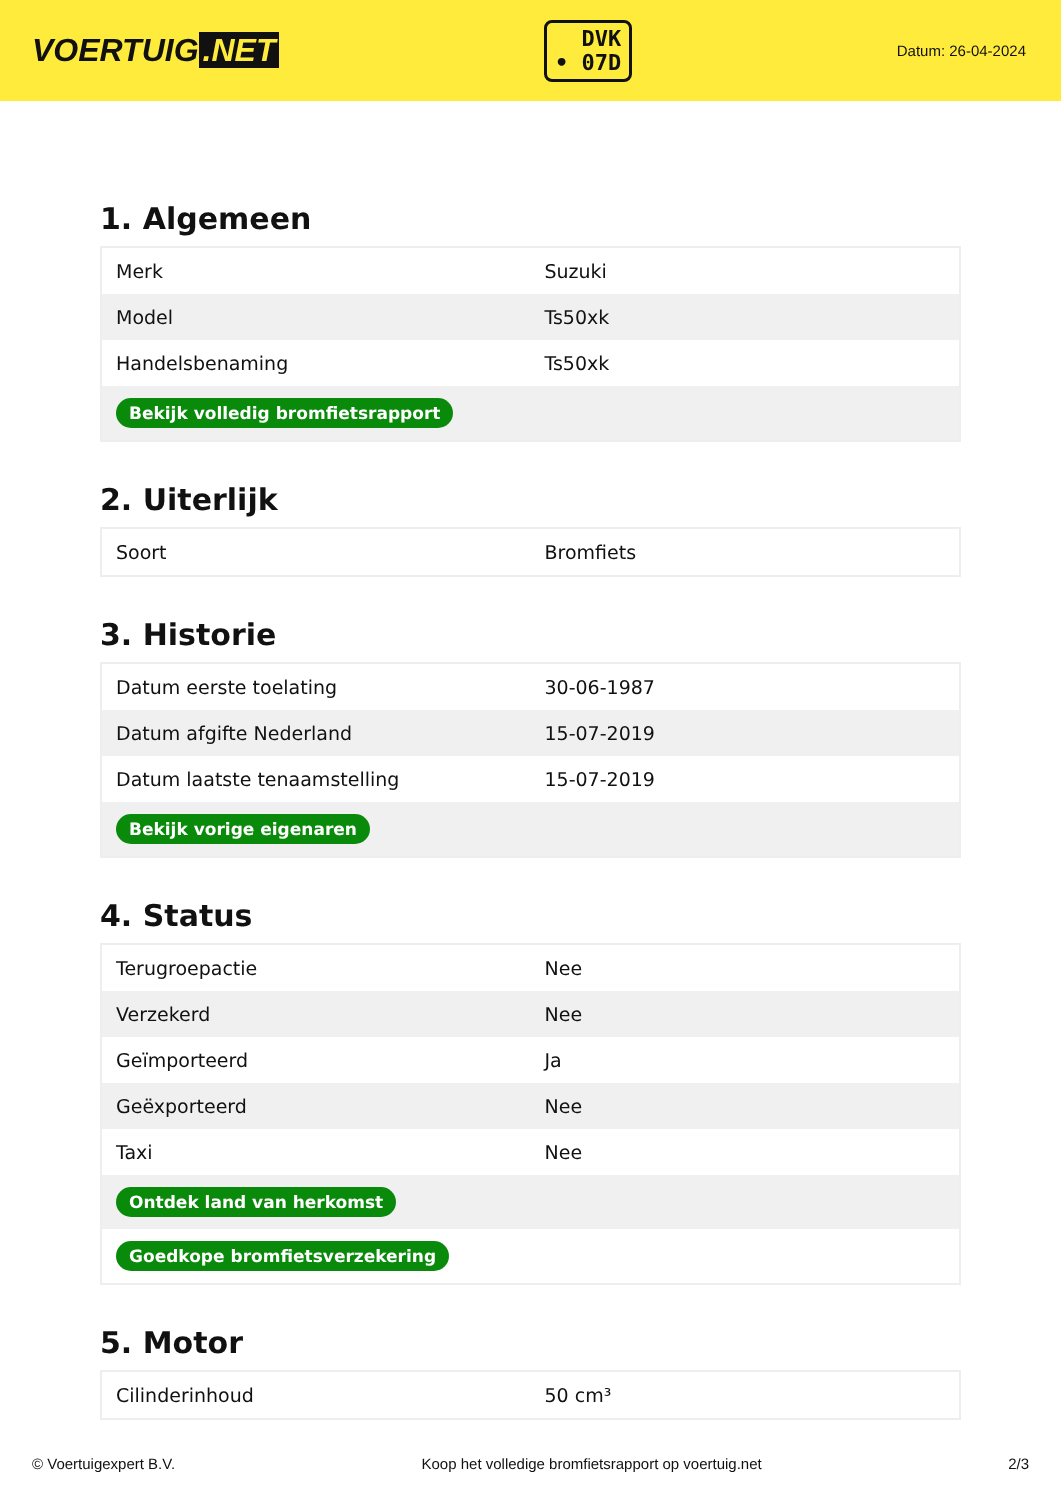VOERTUIG.NET
DVK
• 07D
Datum: 26-04-2024
1. Algemeen
| Merk | Suzuki |
| Model | Ts50xk |
| Handelsbenaming | Ts50xk |
| Bekijk volledig bromfietsrapport | |
2. Uiterlijk
| Soort | Bromfiets |
3. Historie
| Datum eerste toelating | 30-06-1987 |
| Datum afgifte Nederland | 15-07-2019 |
| Datum laatste tenaamstelling | 15-07-2019 |
| Bekijk vorige eigenaren | |
4. Status
| Terugroepactie | Nee |
| Verzekerd | Nee |
| Geïmporteerd | Ja |
| Geëxporteerd | Nee |
| Taxi | Nee |
| Ontdek land van herkomst | |
| Goedkope bromfietsverzekering | |
5. Motor
| Cilinderinhoud | 50 cm³ |
© Voertuigexpert B.V. Koop het volledige bromfietsrapport op voertuig.net 2/3